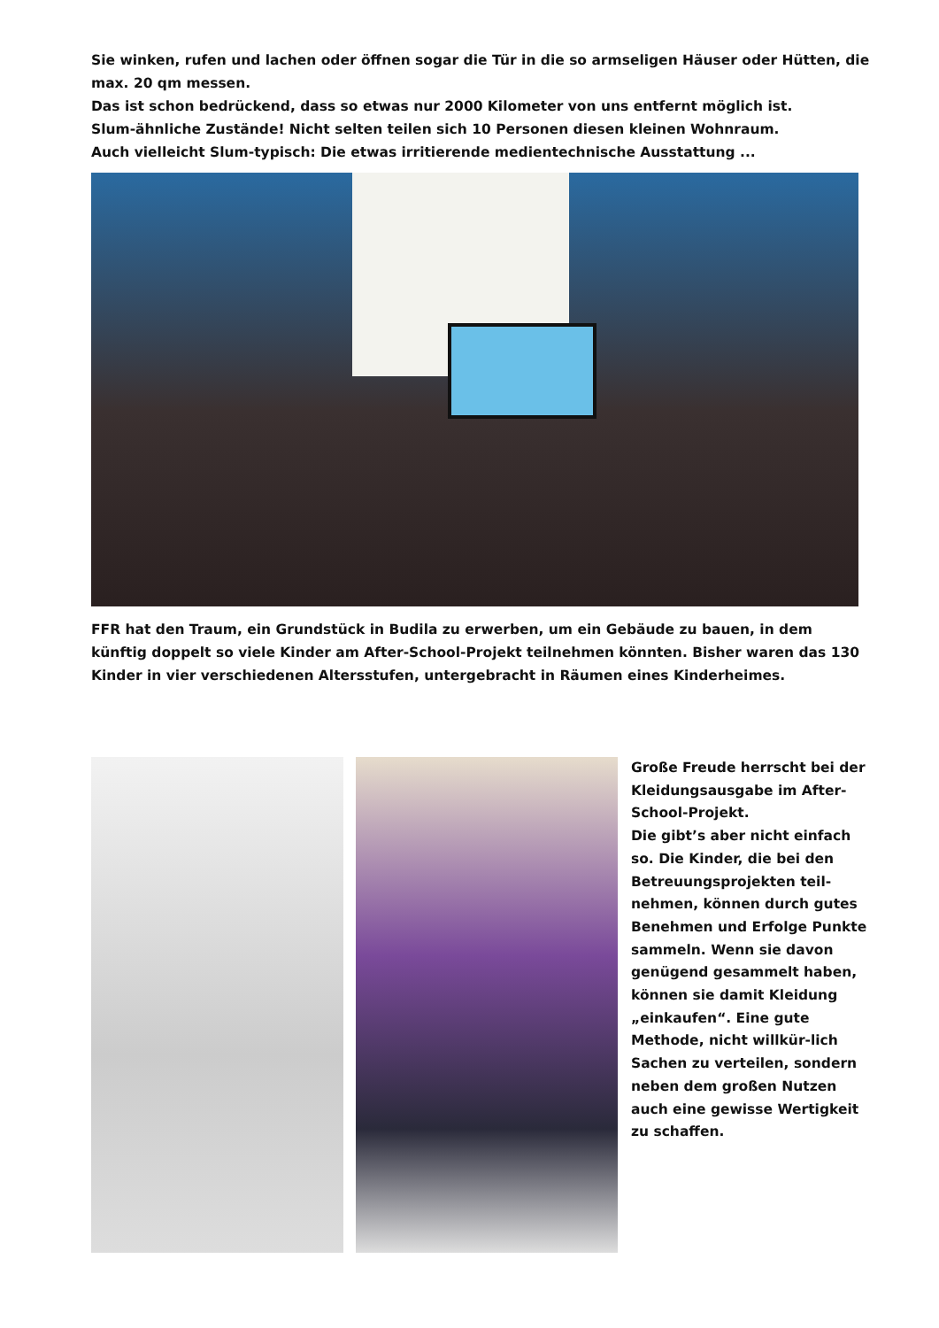Sie winken, rufen und lachen oder öffnen sogar die Tür in die so armseligen Häuser oder Hütten, die max. 20 qm messen.
Das ist schon bedrückend, dass so etwas nur 2000 Kilometer von uns entfernt möglich ist.
Slum-ähnliche Zustände! Nicht selten teilen sich 10 Personen diesen kleinen Wohnraum.
Auch vielleicht Slum-typisch: Die etwas irritierende medientechnische Ausstattung ...
FFR hat den Traum, ein Grundstück in Budila zu erwerben, um ein Gebäude zu bauen, in dem künftig doppelt so viele Kinder am After-School-Projekt teilnehmen könnten. Bisher waren das 130 Kinder in vier verschiedenen Altersstufen, untergebracht in Räumen eines Kinderheimes.
Große Freude herrscht bei der Kleidungsausgabe im After-School-Projekt.
Die gibt’s aber nicht einfach so. Die Kinder, die bei den Betreuungsprojekten teil-nehmen, können durch gutes Benehmen und Erfolge Punkte sammeln. Wenn sie davon genügend gesammelt haben, können sie damit Kleidung „einkaufen“. Eine gute Methode, nicht willkür-lich Sachen zu verteilen, sondern neben dem großen Nutzen auch eine gewisse Wertigkeit zu schaffen.